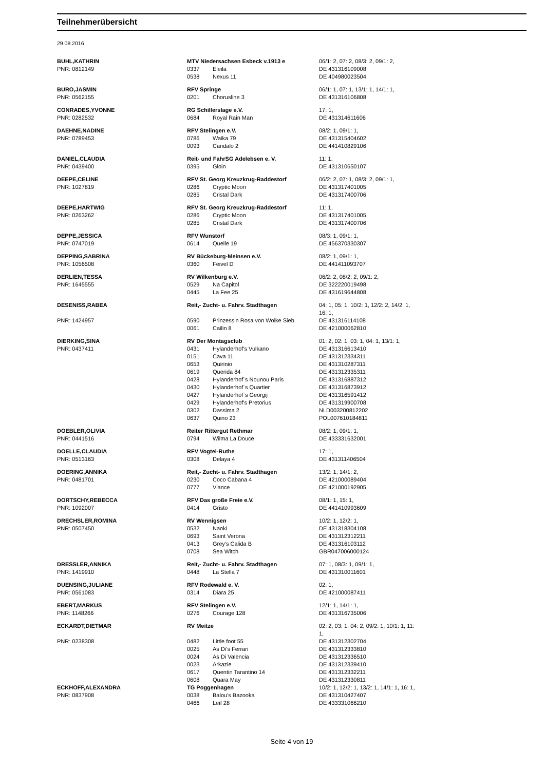Teilnehmerübersicht
29.08.2016
| BUHL,KATHRIN | MTV Niedersachsen Esbeck v.1913 e | | 06/1: 2, 07: 2, 08/3: 2, 09/1: 2, |
| PNR: 0812149 | 0337 | Eleila | DE 431316109008 |
| | 0538 | Nexus 11 | DE 404980023504 |
| BURO,JASMIN | RFV Springe | | 06/1: 1, 07: 1, 13/1: 1, 14/1: 1, |
| PNR: 0562155 | 0201 | Chorusline 3 | DE 431316106808 |
| CONRADES,YVONNE | RG Schillerslage e.V. | | 17: 1, |
| PNR: 0282532 | 0684 | Royal Rain Man | DE 431314611606 |
| DAEHNE,NADINE | RFV Stelingen e.V. | | 08/2: 1, 09/1: 1, |
| PNR: 0789453 | 0786 | Waika 79 | DE 431315404602 |
| | 0093 | Candalo 2 | DE 441410829106 |
| DANIEL,CLAUDIA | Reit- und FahrSG Adelebsen e. V. | | 11: 1, |
| PNR: 0439400 | 0395 | Gloin | DE 431310650107 |
| DEEPE,CELINE | RFV St. Georg Kreuzkrug-Raddestorf | | 06/2: 2, 07: 1, 08/3: 2, 09/1: 1, |
| PNR: 1027819 | 0286 | Cryptic Moon | DE 431317401005 |
| | 0285 | Cristal Dark | DE 431317400706 |
| DEEPE,HARTWIG | RFV St. Georg Kreuzkrug-Raddestorf | | 11: 1, |
| PNR: 0263262 | 0286 | Cryptic Moon | DE 431317401005 |
| | 0285 | Cristal Dark | DE 431317400706 |
| DEPPE,JESSICA | RFV Wunstorf | | 08/3: 1, 09/1: 1, |
| PNR: 0747019 | 0614 | Quelle 19 | DE 456370330307 |
| DEPPING,SABRINA | RV Bückeburg-Meinsen e.V. | | 08/2: 1, 09/1: 1, |
| PNR: 1056508 | 0360 | Feivel D | DE 441411093707 |
| DERLIEN,TESSA | RV Wilkenburg e.V. | | 06/2: 2, 08/2: 2, 09/1: 2, |
| PNR: 1645555 | 0529 | Na Capitol | DE 322220019498 |
| | 0445 | La Fee 25 | DE 431619644808 |
| DESENISS,RABEA | Reit,- Zucht- u. Fahrv. Stadthagen | | 04: 1, 05: 1, 10/2: 1, 12/2: 2, 14/2: 1, 16: 1, |
| PNR: 1424957 | 0590 | Prinzessin Rosa von Wolke Sieb | DE 431316114108 |
| | 0061 | Cailin 8 | DE 421000062810 |
| DIERKING,SINA | RV Der Montagsclub | | 01: 2, 02: 1, 03: 1, 04: 1, 13/1: 1, |
| PNR: 0437411 | 0431 | Hylanderhof's Vulkano | DE 431316613410 |
| | 0151 | Cava 11 | DE 431312334311 |
| | 0653 | Quirinio | DE 431310287311 |
| | 0619 | Querida 84 | DE 431312335311 |
| | 0428 | Hylanderhof`s Nounou Paris | DE 431316887312 |
| | 0430 | Hylanderhof`s Quartier | DE 431316873912 |
| | 0427 | Hylanderhof`s Georgij | DE 431316591412 |
| | 0429 | Hylanderhof's Pretorius | DE 431319900708 |
| | 0302 | Dassima 2 | NLD003200812202 |
| | 0637 | Quino 23 | POL007610184811 |
| DOEBLER,OLIVIA | Reiter Rittergut Rethmar | | 08/2: 1, 09/1: 1, |
| PNR: 0441516 | 0794 | Wilma La Douce | DE 433331632001 |
| DOELLE,CLAUDIA | RFV Vogtei-Ruthe | | 17: 1, |
| PNR: 0513163 | 0308 | Delaya 4 | DE 431311406504 |
| DOERING,ANNIKA | Reit,- Zucht- u. Fahrv. Stadthagen | | 13/2: 1, 14/1: 2, |
| PNR: 0481701 | 0230 | Coco Cabana 4 | DE 421000089404 |
| | 0777 | Viance | DE 421000192905 |
| DORTSCHY,REBECCA | RFV Das große Freie e.V. | | 08/1: 1, 15: 1, |
| PNR: 1092007 | 0414 | Gristo | DE 441410993609 |
| DRECHSLER,ROMINA | RV Wennigsen | | 10/2: 1, 12/2: 1, |
| PNR: 0507450 | 0532 | Naoki | DE 431318304108 |
| | 0693 | Saint Verona | DE 431312312211 |
| | 0413 | Grey's Calida B | DE 431316103112 |
| | 0708 | Sea Witch | GBR047006000124 |
| DRESSLER,ANNIKA | Reit,- Zucht- u. Fahrv. Stadthagen | | 07: 1, 08/3: 1, 09/1: 1, |
| PNR: 1419910 | 0448 | La Stella 7 | DE 431310011601 |
| DUENSING,JULIANE | RFV Rodewald e. V. | | 02: 1, |
| PNR: 0561083 | 0314 | Diara 25 | DE 421000087411 |
| EBERT,MARKUS | RFV Stelingen e.V. | | 12/1: 1, 14/1: 1, |
| PNR: 1148266 | 0276 | Courage 128 | DE 431316735006 |
| ECKARDT,DIETMAR | RV Meitze | | 02: 2, 03: 1, 04: 2, 09/2: 1, 10/1: 1, 11: 1, |
| PNR: 0238308 | 0482 | Little foot 55 | DE 431312302704 |
| | 0025 | As Di's Ferrari | DE 431312333810 |
| | 0024 | As Di Valencia | DE 431312336510 |
| | 0023 | Arkazie | DE 431312339410 |
| | 0617 | Quentin Tarantino 14 | DE 431312332211 |
| | 0608 | Quara May | DE 431312330811 |
| ECKHOFF,ALEXANDRA | TG Poggenhagen | | 10/2: 1, 12/2: 1, 13/2: 1, 14/1: 1, 16: 1, |
| PNR: 0837908 | 0038 | Balou's Bazooka | DE 431310427407 |
| | 0466 | Leif 28 | DE 433331066210 |
Seite 4 von 19